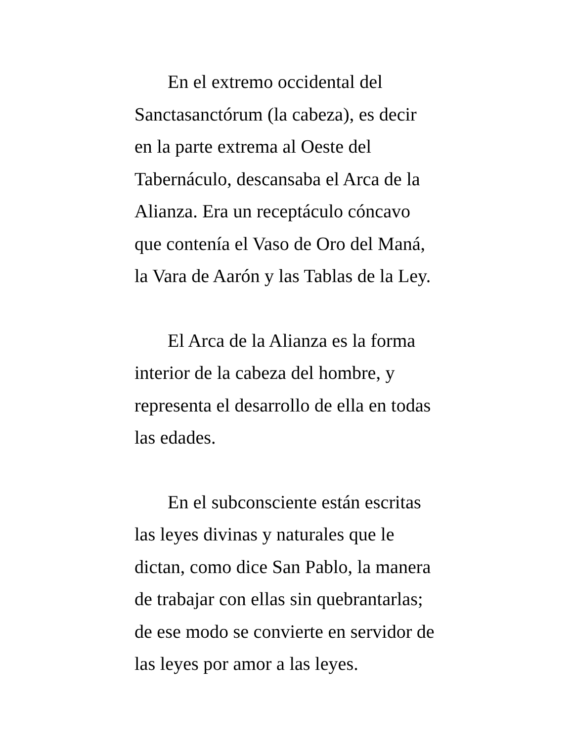En el extremo occidental del
Sanctasanctórum (la cabeza), es decir
en la parte extrema al Oeste del
Tabernáculo, descansaba el Arca de la
Alianza. Era un receptáculo cóncavo
que contenía el Vaso de Oro del Maná,
la Vara de Aarón y las Tablas de la Ley.
El Arca de la Alianza es la forma
interior de la cabeza del hombre, y
representa el desarrollo de ella en todas
las edades.
En el subconsciente están escritas
las leyes divinas y naturales que le
dictan, como dice San Pablo, la manera
de trabajar con ellas sin quebrantarlas;
de ese modo se convierte en servidor de
las leyes por amor a las leyes.